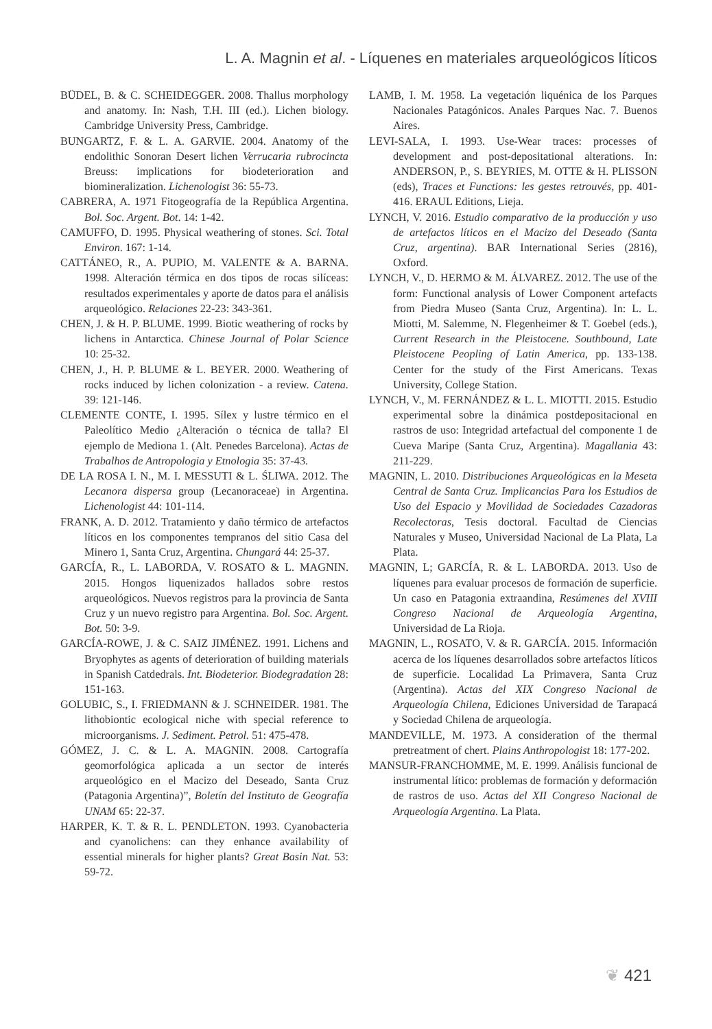L. A. Magnin et al. - Líquenes en materiales arqueológicos líticos
BÜDEL, B. & C. SCHEIDEGGER. 2008. Thallus morphology and anatomy. In: Nash, T.H. III (ed.). Lichen biology. Cambridge University Press, Cambridge.
BUNGARTZ, F. & L. A. GARVIE. 2004. Anatomy of the endolithic Sonoran Desert lichen Verrucaria rubrocincta Breuss: implications for biodeterioration and biomineralization. Lichenologist 36: 55-73.
CABRERA, A. 1971 Fitogeografía de la República Argentina. Bol. Soc. Argent. Bot. 14: 1-42.
CAMUFFO, D. 1995. Physical weathering of stones. Sci. Total Environ. 167: 1-14.
CATTÁNEO, R., A. PUPIO, M. VALENTE & A. BARNA. 1998. Alteración térmica en dos tipos de rocas silíceas: resultados experimentales y aporte de datos para el análisis arqueológico. Relaciones 22-23: 343-361.
CHEN, J. & H. P. BLUME. 1999. Biotic weathering of rocks by lichens in Antarctica. Chinese Journal of Polar Science 10: 25-32.
CHEN, J., H. P. BLUME & L. BEYER. 2000. Weathering of rocks induced by lichen colonization - a review. Catena. 39: 121-146.
CLEMENTE CONTE, I. 1995. Sílex y lustre térmico en el Paleolítico Medio ¿Alteración o técnica de talla? El ejemplo de Mediona 1. (Alt. Penedes Barcelona). Actas de Trabalhos de Antropologia y Etnologia 35: 37-43.
DE LA ROSA I. N., M. I. MESSUTI & L. ŚLIWA. 2012. The Lecanora dispersa group (Lecanoraceae) in Argentina. Lichenologist 44: 101-114.
FRANK, A. D. 2012. Tratamiento y daño térmico de artefactos líticos en los componentes tempranos del sitio Casa del Minero 1, Santa Cruz, Argentina. Chungará 44: 25-37.
GARCÍA, R., L. LABORDA, V. ROSATO & L. MAGNIN. 2015. Hongos liquenizados hallados sobre restos arqueológicos. Nuevos registros para la provincia de Santa Cruz y un nuevo registro para Argentina. Bol. Soc. Argent. Bot. 50: 3-9.
GARCÍA-ROWE, J. & C. SAIZ JIMÉNEZ. 1991. Lichens and Bryophytes as agents of deterioration of building materials in Spanish Catdedrals. Int. Biodeterior. Biodegradation 28: 151-163.
GOLUBIC, S., I. FRIEDMANN & J. SCHNEIDER. 1981. The lithobiontic ecological niche with special reference to microorganisms. J. Sediment. Petrol. 51: 475-478.
GÓMEZ, J. C. & L. A. MAGNIN. 2008. Cartografía geomorfológica aplicada a un sector de interés arqueológico en el Macizo del Deseado, Santa Cruz (Patagonia Argentina)”, Boletín del Instituto de Geografía UNAM 65: 22-37.
HARPER, K. T. & R. L. PENDLETON. 1993. Cyanobacteria and cyanolichens: can they enhance availability of essential minerals for higher plants? Great Basin Nat. 53: 59-72.
LAMB, I. M. 1958. La vegetación liquénica de los Parques Nacionales Patagónicos. Anales Parques Nac. 7. Buenos Aires.
LEVI-SALA, I. 1993. Use-Wear traces: processes of development and post-depositational alterations. In: ANDERSON, P., S. BEYRIES, M. OTTE & H. PLISSON (eds), Traces et Functions: les gestes retrouvés, pp. 401-416. ERAUL Editions, Lieja.
LYNCH, V. 2016. Estudio comparativo de la producción y uso de artefactos líticos en el Macizo del Deseado (Santa Cruz, argentina). BAR International Series (2816), Oxford.
LYNCH, V., D. HERMO & M. ÁLVAREZ. 2012. The use of the form: Functional analysis of Lower Component artefacts from Piedra Museo (Santa Cruz, Argentina). In: L. L. Miotti, M. Salemme, N. Flegenheimer & T. Goebel (eds.), Current Research in the Pleistocene. Southbound, Late Pleistocene Peopling of Latin America, pp. 133-138. Center for the study of the First Americans. Texas University, College Station.
LYNCH, V., M. FERNÁNDEZ & L. L. MIOTTI. 2015. Estudio experimental sobre la dinámica postdepositacional en rastros de uso: Integridad artefactual del componente 1 de Cueva Maripe (Santa Cruz, Argentina). Magallania 43: 211-229.
MAGNIN, L. 2010. Distribuciones Arqueológicas en la Meseta Central de Santa Cruz. Implicancias Para los Estudios de Uso del Espacio y Movilidad de Sociedades Cazadoras Recolectoras, Tesis doctoral. Facultad de Ciencias Naturales y Museo, Universidad Nacional de La Plata, La Plata.
MAGNIN, L; GARCÍA, R. & L. LABORDA. 2013. Uso de líquenes para evaluar procesos de formación de superficie. Un caso en Patagonia extraandina, Resúmenes del XVIII Congreso Nacional de Arqueología Argentina, Universidad de La Rioja.
MAGNIN, L., ROSATO, V. & R. GARCÍA. 2015. Información acerca de los líquenes desarrollados sobre artefactos líticos de superficie. Localidad La Primavera, Santa Cruz (Argentina). Actas del XIX Congreso Nacional de Arqueología Chilena, Ediciones Universidad de Tarapacá y Sociedad Chilena de arqueología.
MANDEVILLE, M. 1973. A consideration of the thermal pretreatment of chert. Plains Anthropologist 18: 177-202.
MANSUR-FRANCHOMME, M. E. 1999. Análisis funcional de instrumental lítico: problemas de formación y deformación de rastros de uso. Actas del XII Congreso Nacional de Arqueología Argentina. La Plata.
❦ 421